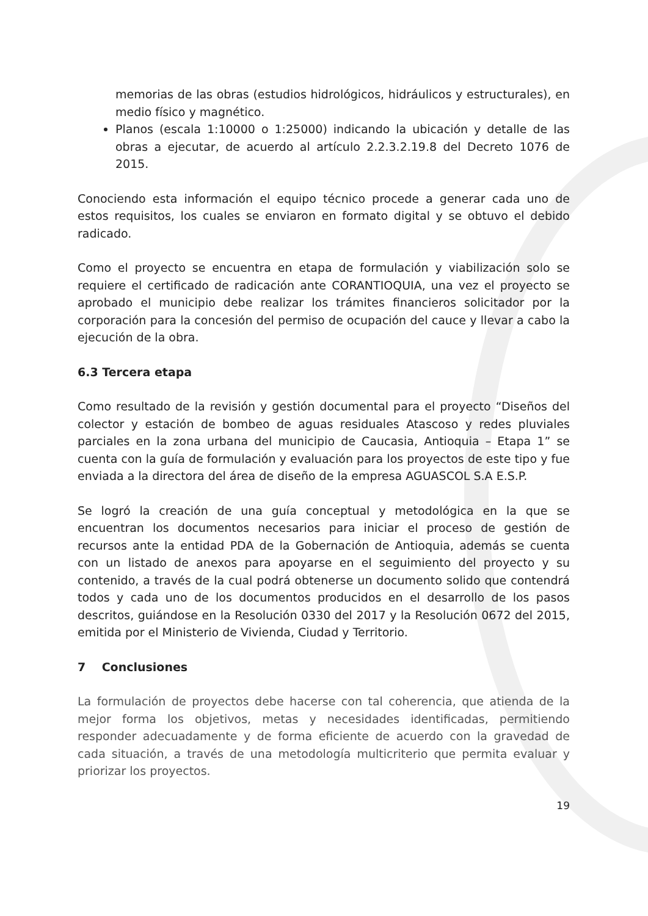memorias de las obras (estudios hidrológicos, hidráulicos y estructurales), en medio físico y magnético.
Planos (escala 1:10000 o 1:25000) indicando la ubicación y detalle de las obras a ejecutar, de acuerdo al artículo 2.2.3.2.19.8 del Decreto 1076 de 2015.
Conociendo esta información el equipo técnico procede a generar cada uno de estos requisitos, los cuales se enviaron en formato digital y se obtuvo el debido radicado.
Como el proyecto se encuentra en etapa de formulación y viabilización solo se requiere el certificado de radicación ante CORANTIOQUIA, una vez el proyecto se aprobado el municipio debe realizar los trámites financieros solicitador por la corporación para la concesión del permiso de ocupación del cauce y llevar a cabo la ejecución de la obra.
6.3 Tercera etapa
Como resultado de la revisión y gestión documental para el proyecto “Diseños del colector y estación de bombeo de aguas residuales Atascoso y redes pluviales parciales en la zona urbana del municipio de Caucasia, Antioquia – Etapa 1” se cuenta con la guía de formulación y evaluación para los proyectos de este tipo y fue enviada a la directora del área de diseño de la empresa AGUASCOL S.A E.S.P.
Se logró la creación de una guía conceptual y metodológica en la que se encuentran los documentos necesarios para iniciar el proceso de gestión de recursos ante la entidad PDA de la Gobernación de Antioquia, además se cuenta con un listado de anexos para apoyarse en el seguimiento del proyecto y su contenido, a través de la cual podrá obtenerse un documento solido que contendrá todos y cada uno de los documentos producidos en el desarrollo de los pasos descritos, guiándose en la Resolución 0330 del 2017 y la Resolución 0672 del 2015, emitida por el Ministerio de Vivienda, Ciudad y Territorio.
7 Conclusiones
La formulación de proyectos debe hacerse con tal coherencia, que atienda de la mejor forma los objetivos, metas y necesidades identificadas, permitiendo responder adecuadamente y de forma eficiente de acuerdo con la gravedad de cada situación, a través de una metodología multicriterio que permita evaluar y priorizar los proyectos.
19